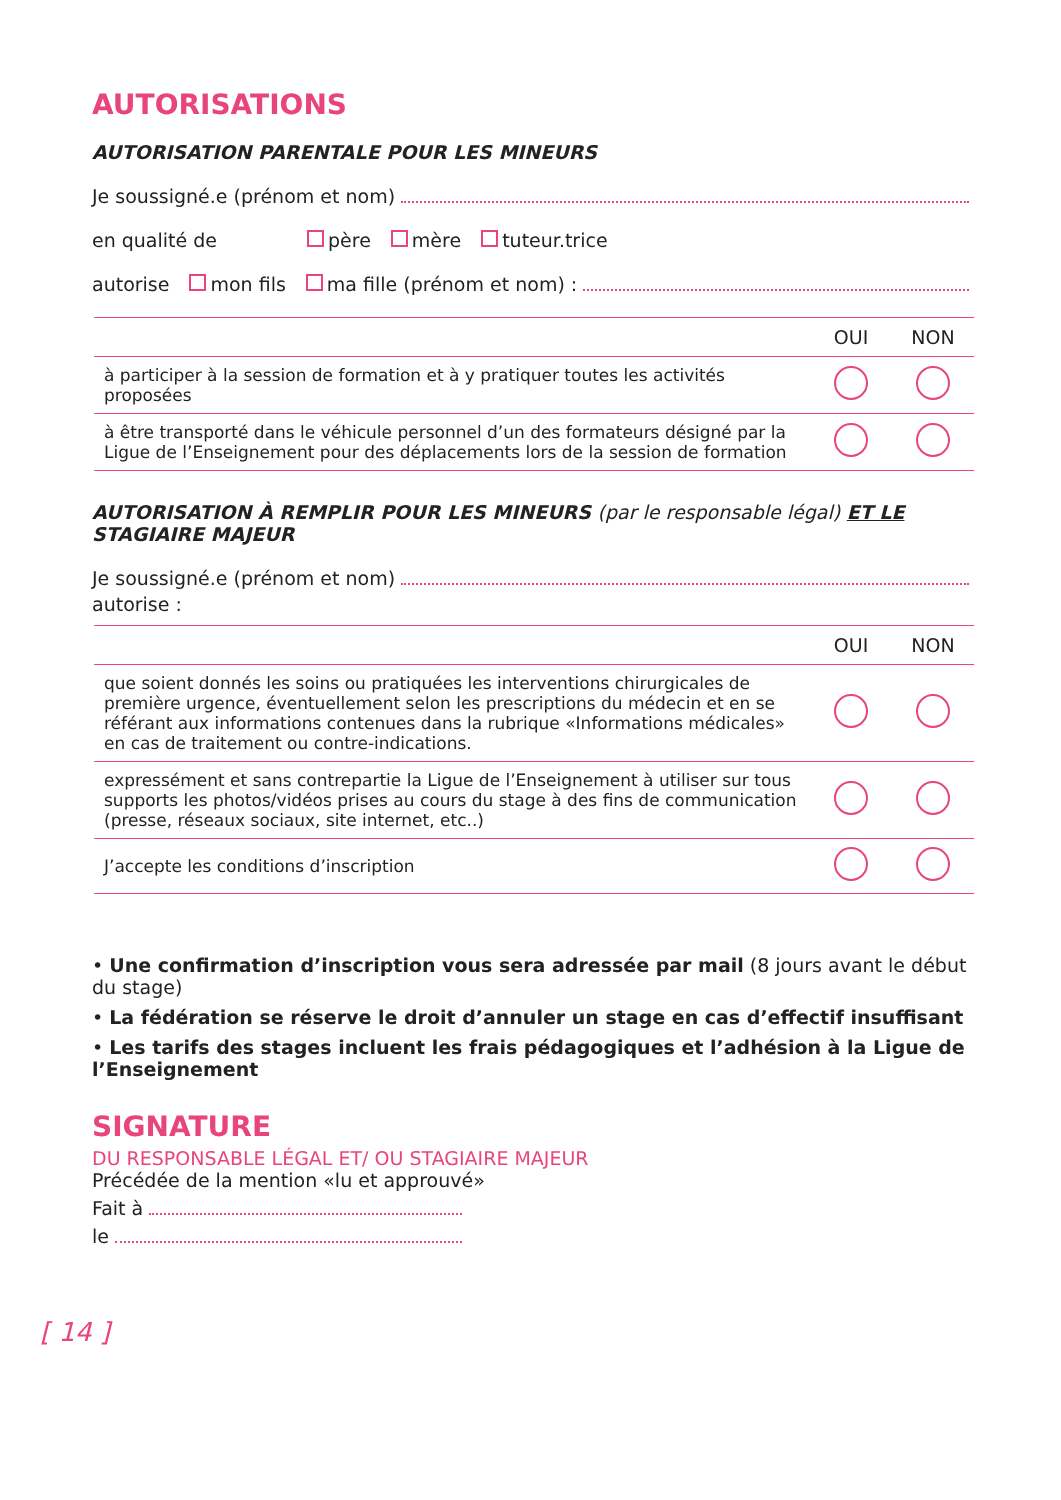AUTORISATIONS
AUTORISATION PARENTALE POUR LES MINEURS
Je soussigné.e (prénom et nom)
en qualité de père mère tuteur.trice
autorise mon fils ma fille (prénom et nom) :
| | OUI | NON |
| --- | --- | --- |
| à participer à la session de formation et à y pratiquer toutes les activités proposées | | |
| à être transporté dans le véhicule personnel d’un des formateurs désigné par la Ligue de l’Enseignement pour des déplacements lors de la session de formation | | |
AUTORISATION À REMPLIR POUR LES MINEURS (par le responsable légal) ET LE STAGIAIRE MAJEUR
Je soussigné.e (prénom et nom)
autorise :
| | OUI | NON |
| --- | --- | --- |
| que soient donnés les soins ou pratiquées les interventions chirurgicales de première urgence, éventuellement selon les prescriptions du médecin et en se référant aux informations contenues dans la rubrique «Informations médicales» en cas de traitement ou contre-indications. | | |
| expressément et sans contrepartie la Ligue de l’Enseignement à utiliser sur tous supports les photos/vidéos prises au cours du stage à des fins de communication (presse, réseaux sociaux, site internet, etc..) | | |
| J’accepte les conditions d’inscription | | |
• Une confirmation d’inscription vous sera adressée par mail (8 jours avant le début du stage)
• La fédération se réserve le droit d’annuler un stage en cas d’effectif insuffisant
• Les tarifs des stages incluent les frais pédagogiques et l’adhésion à la Ligue de l’Enseignement
SIGNATURE
DU RESPONSABLE LÉGAL ET/ OU STAGIAIRE MAJEUR
Précédée de la mention «lu et approuvé»
Fait à
le
[ 14 ]